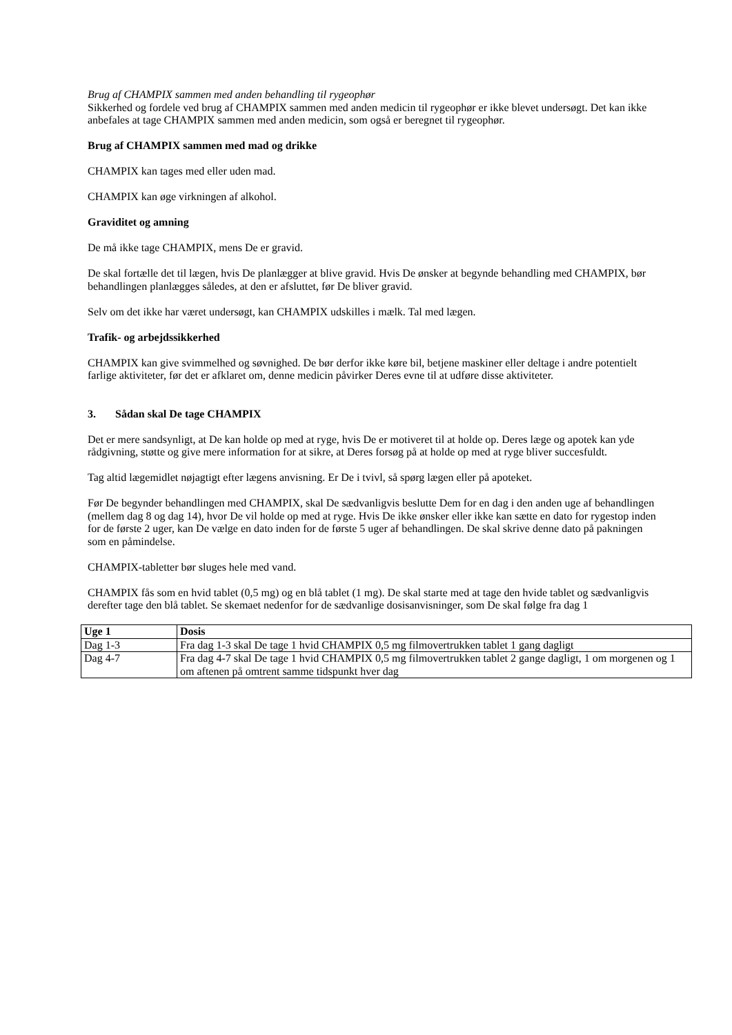Brug af CHAMPIX sammen med anden behandling til rygeophør
Sikkerhed og fordele ved brug af CHAMPIX sammen med anden medicin til rygeophør er ikke blevet undersøgt. Det kan ikke anbefales at tage CHAMPIX sammen med anden medicin, som også er beregnet til rygeophør.
Brug af CHAMPIX sammen med mad og drikke
CHAMPIX kan tages med eller uden mad.
CHAMPIX kan øge virkningen af alkohol.
Graviditet og amning
De må ikke tage CHAMPIX, mens De er gravid.
De skal fortælle det til lægen, hvis De planlægger at blive gravid. Hvis De ønsker at begynde behandling med CHAMPIX, bør behandlingen planlægges således, at den er afsluttet, før De bliver gravid.
Selv om det ikke har været undersøgt, kan CHAMPIX udskilles i mælk. Tal med lægen.
Trafik- og arbejdssikkerhed
CHAMPIX kan give svimmelhed og søvnighed. De bør derfor ikke køre bil, betjene maskiner eller deltage i andre potentielt farlige aktiviteter, før det er afklaret om, denne medicin påvirker Deres evne til at udføre disse aktiviteter.
3. Sådan skal De tage CHAMPIX
Det er mere sandsynligt, at De kan holde op med at ryge, hvis De er motiveret til at holde op. Deres læge og apotek kan yde rådgivning, støtte og give mere information for at sikre, at Deres forsøg på at holde op med at ryge bliver succesfuldt.
Tag altid lægemidlet nøjagtigt efter lægens anvisning. Er De i tvivl, så spørg lægen eller på apoteket.
Før De begynder behandlingen med CHAMPIX, skal De sædvanligvis beslutte Dem for en dag i den anden uge af behandlingen (mellem dag 8 og dag 14), hvor De vil holde op med at ryge. Hvis De ikke ønsker eller ikke kan sætte en dato for rygestop inden for de første 2 uger, kan De vælge en dato inden for de første 5 uger af behandlingen. De skal skrive denne dato på pakningen som en påmindelse.
CHAMPIX-tabletter bør sluges hele med vand.
CHAMPIX fås som en hvid tablet (0,5 mg) og en blå tablet (1 mg). De skal starte med at tage den hvide tablet og sædvanligvis derefter tage den blå tablet. Se skemaet nedenfor for de sædvanlige dosisanvisninger, som De skal følge fra dag 1
| Uge 1 | Dosis |
| --- | --- |
| Dag 1-3 | Fra dag 1-3 skal De tage 1 hvid CHAMPIX 0,5 mg filmovertrukken tablet 1 gang dagligt |
| Dag 4-7 | Fra dag 4-7 skal De tage 1 hvid CHAMPIX 0,5 mg filmovertrukken tablet 2 gange dagligt, 1 om morgenen og 1 om aftenen på omtrent samme tidspunkt hver dag |